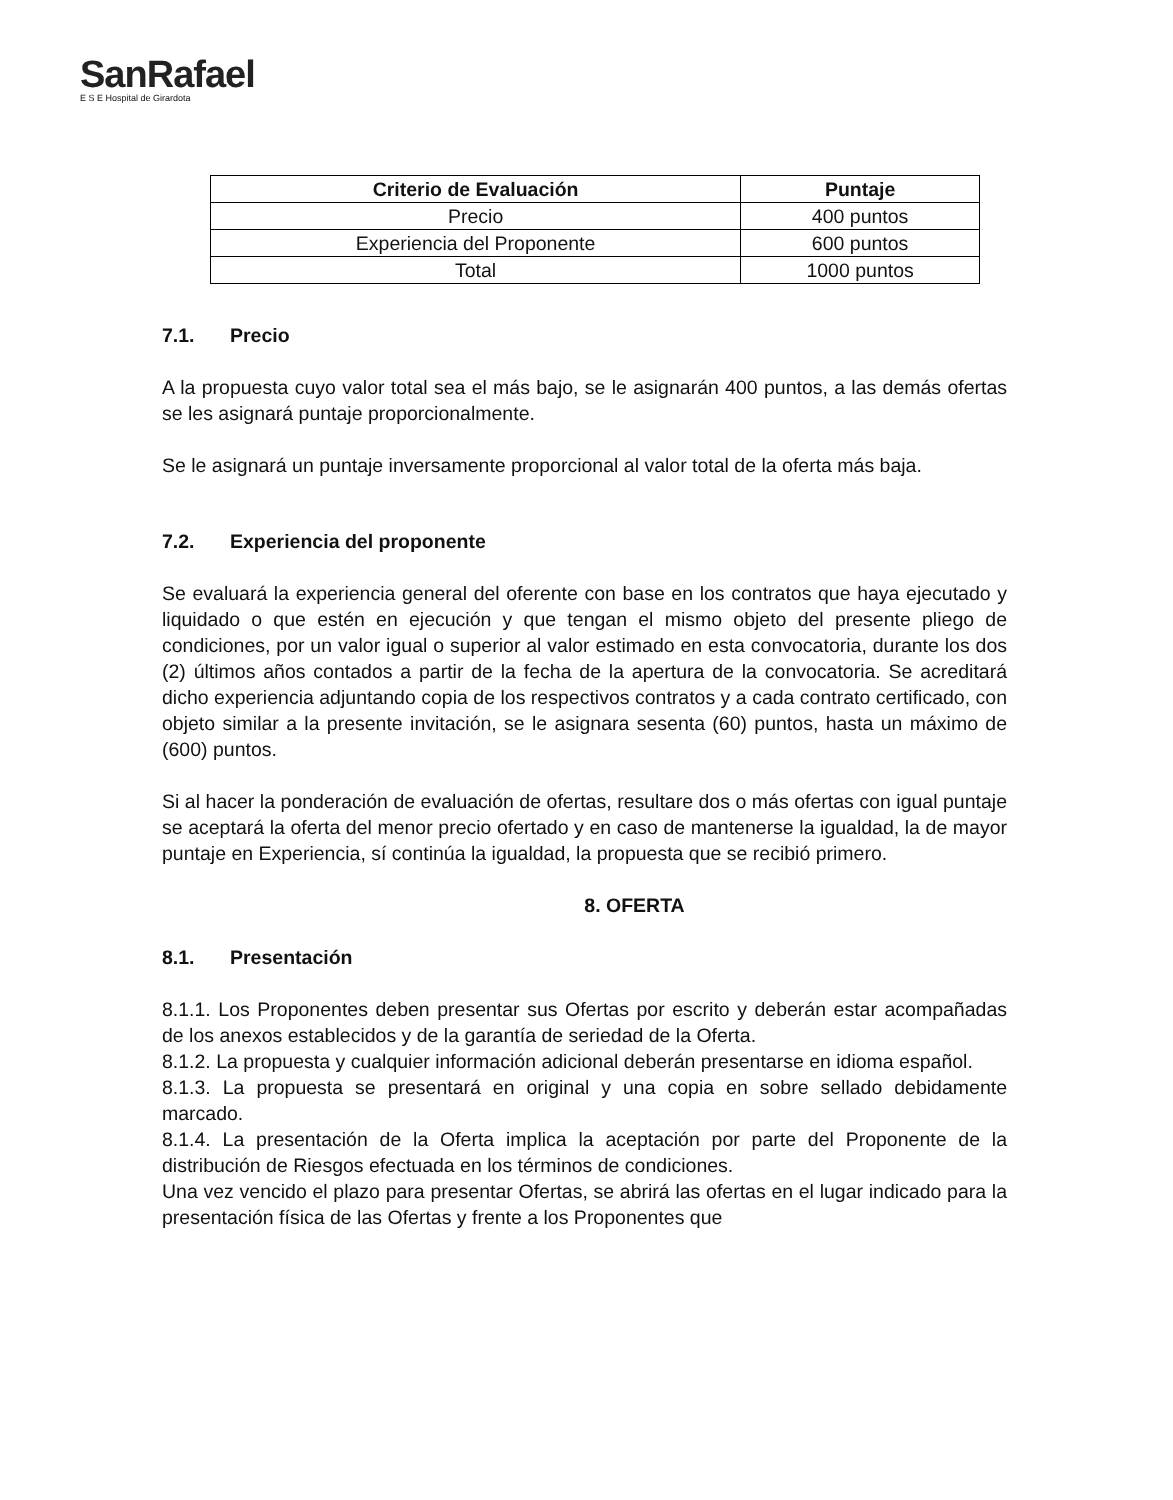SanRafael
E S E Hospital de Girardota
| Criterio de Evaluación | Puntaje |
| --- | --- |
| Precio | 400 puntos |
| Experiencia del Proponente | 600 puntos |
| Total | 1000 puntos |
7.1. Precio
A la propuesta cuyo valor total sea el más bajo, se le asignarán 400 puntos, a las demás ofertas se les asignará puntaje proporcionalmente.
Se le asignará un puntaje inversamente proporcional al valor total de la oferta más baja.
7.2. Experiencia del proponente
Se evaluará la experiencia general del oferente con base en los contratos que haya ejecutado y liquidado o que estén en ejecución y que tengan el mismo objeto del presente pliego de condiciones, por un valor igual o superior al valor estimado en esta convocatoria, durante los dos (2) últimos años contados a partir de la fecha de la apertura de la convocatoria. Se acreditará dicho experiencia adjuntando copia de los respectivos contratos y a cada contrato certificado, con objeto similar a la presente invitación, se le asignara sesenta (60) puntos, hasta un máximo de (600) puntos.
Si al hacer la ponderación de evaluación de ofertas, resultare dos o más ofertas con igual puntaje se aceptará la oferta del menor precio ofertado y en caso de mantenerse la igualdad, la de mayor puntaje en Experiencia, sí continúa la igualdad, la propuesta que se recibió primero.
8. OFERTA
8.1. Presentación
8.1.1. Los Proponentes deben presentar sus Ofertas por escrito y deberán estar acompañadas de los anexos establecidos y de la garantía de seriedad de la Oferta.
8.1.2. La propuesta y cualquier información adicional deberán presentarse en idioma español.
8.1.3. La propuesta se presentará en original y una copia en sobre sellado debidamente marcado.
8.1.4. La presentación de la Oferta implica la aceptación por parte del Proponente de la distribución de Riesgos efectuada en los términos de condiciones.
Una vez vencido el plazo para presentar Ofertas, se abrirá las ofertas en el lugar indicado para la presentación física de las Ofertas y frente a los Proponentes que